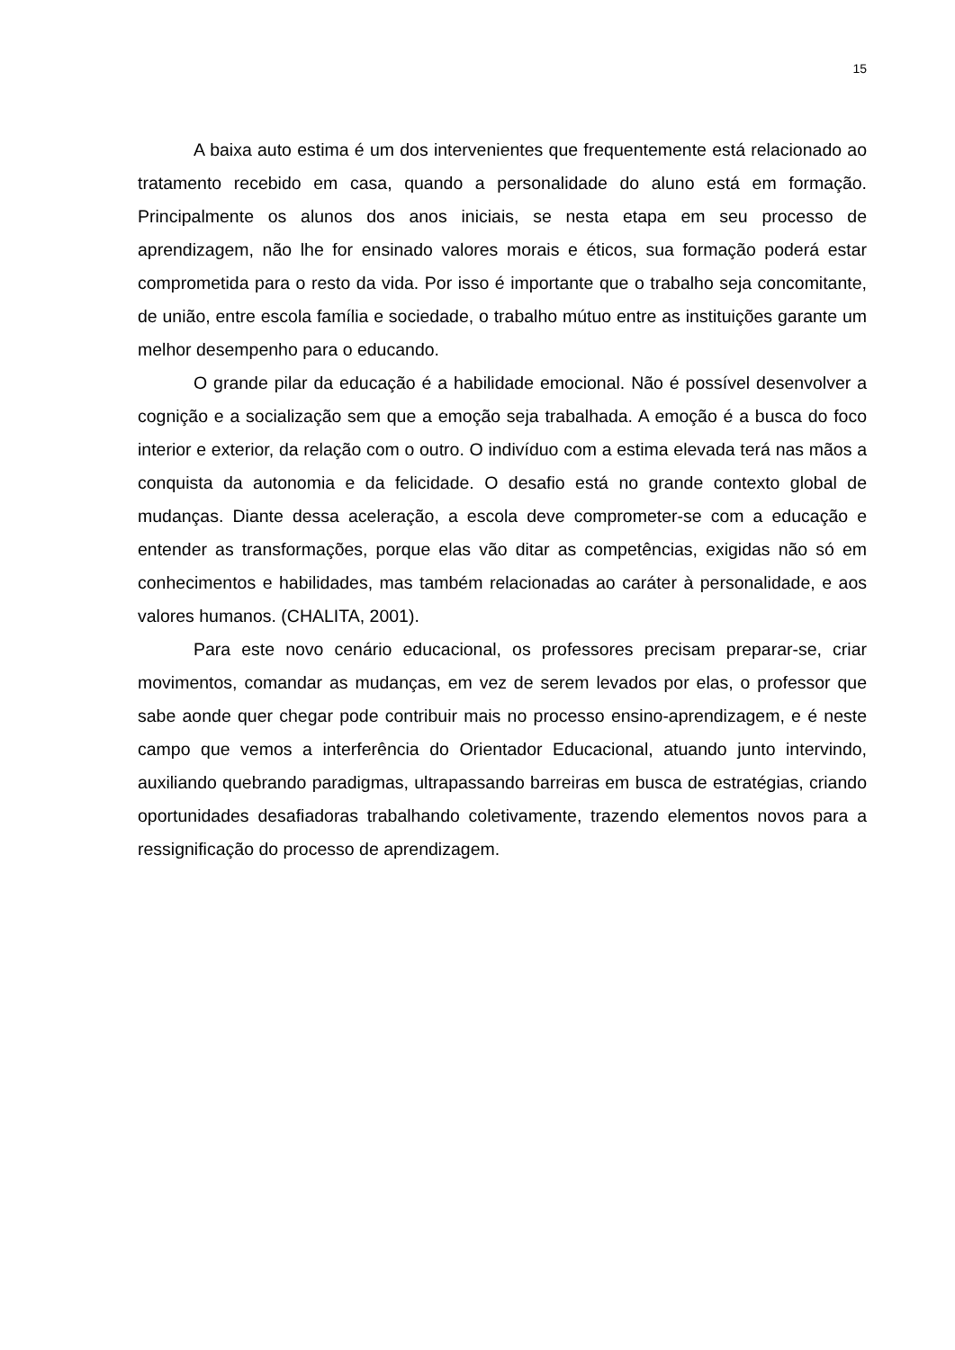15
A baixa auto estima é um dos intervenientes que frequentemente está relacionado ao tratamento recebido em casa, quando a personalidade do aluno está em formação. Principalmente os alunos dos anos iniciais, se nesta etapa em seu processo de aprendizagem, não lhe for ensinado valores morais e éticos, sua formação poderá estar comprometida para o resto da vida. Por isso é importante que o trabalho seja concomitante, de união, entre escola família e sociedade, o trabalho mútuo entre as instituições garante um melhor desempenho para o educando.
O grande pilar da educação é a habilidade emocional. Não é possível desenvolver a cognição e a socialização sem que a emoção seja trabalhada. A emoção é a busca do foco interior e exterior, da relação com o outro. O indivíduo com a estima elevada terá nas mãos a conquista da autonomia e da felicidade. O desafio está no grande contexto global de mudanças. Diante dessa aceleração, a escola deve comprometer-se com a educação e entender as transformações, porque elas vão ditar as competências, exigidas não só em conhecimentos e habilidades, mas também relacionadas ao caráter à personalidade, e aos valores humanos. (CHALITA, 2001).
Para este novo cenário educacional, os professores precisam preparar-se, criar movimentos, comandar as mudanças, em vez de serem levados por elas, o professor que sabe aonde quer chegar pode contribuir mais no processo ensino-aprendizagem, e é neste campo que vemos a interferência do Orientador Educacional, atuando junto intervindo, auxiliando quebrando paradigmas, ultrapassando barreiras em busca de estratégias, criando oportunidades desafiadoras trabalhando coletivamente, trazendo elementos novos para a ressignificação do processo de aprendizagem.